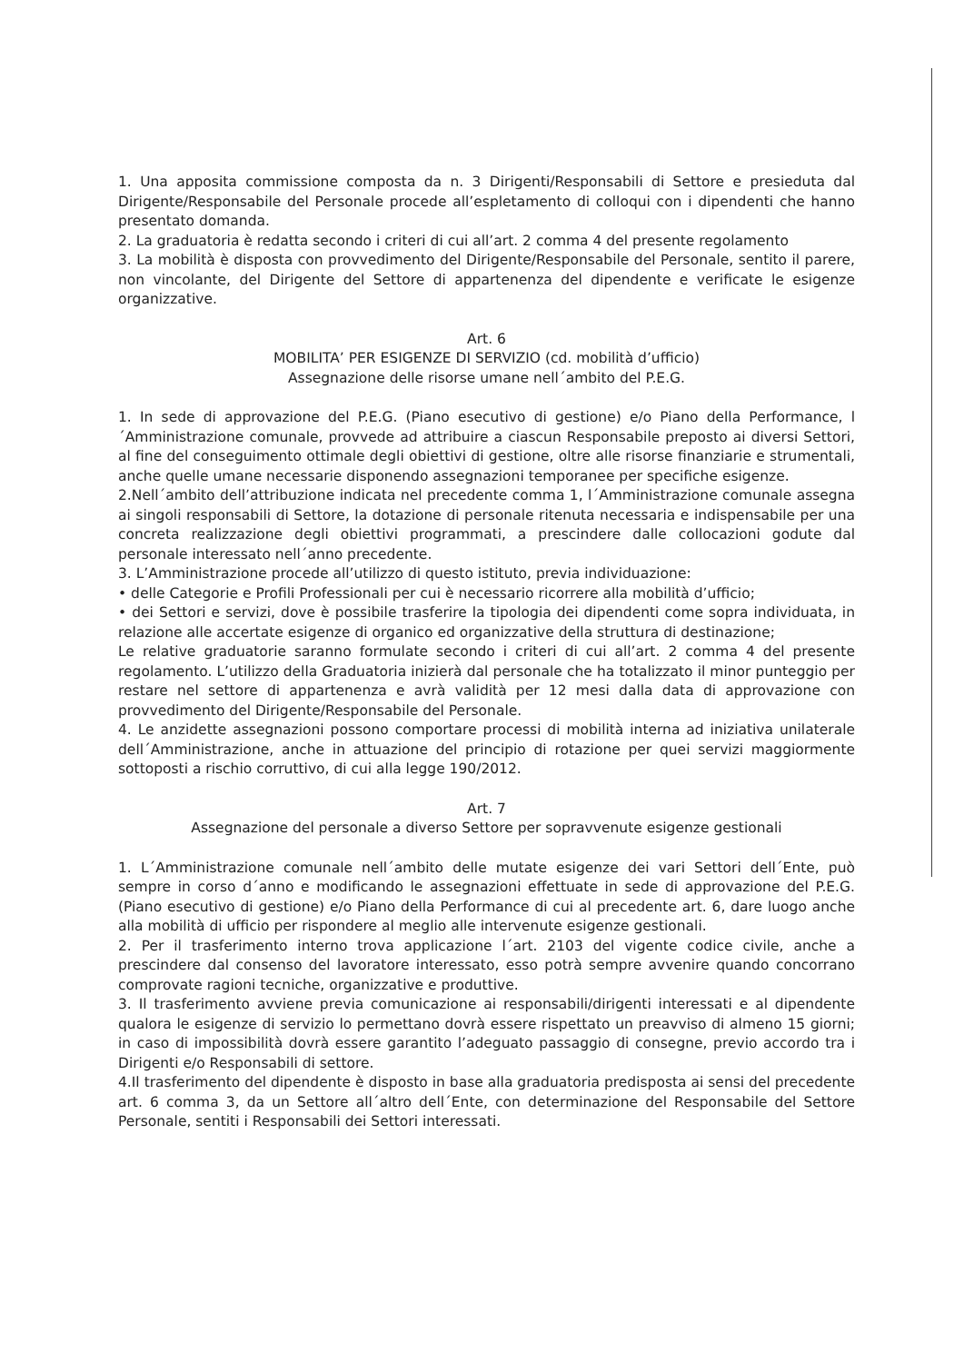1. Una apposita commissione composta da n. 3 Dirigenti/Responsabili di Settore e presieduta dal Dirigente/Responsabile del Personale procede all’espletamento di colloqui con i dipendenti che hanno presentato domanda.
2. La graduatoria è redatta secondo i criteri di cui all’art. 2 comma 4 del presente regolamento
3. La mobilità è disposta con provvedimento del Dirigente/Responsabile del Personale, sentito il parere, non vincolante, del Dirigente del Settore di appartenenza del dipendente e verificate le esigenze organizzative.
Art. 6
MOBILITA’ PER ESIGENZE DI SERVIZIO (cd. mobilità d’ufficio)
Assegnazione delle risorse umane nell´ambito del P.E.G.
1. In sede di approvazione del P.E.G. (Piano esecutivo di gestione) e/o Piano della Performance, l´Amministrazione comunale, provvede ad attribuire a ciascun Responsabile preposto ai diversi Settori, al fine del conseguimento ottimale degli obiettivi di gestione, oltre alle risorse finanziarie e strumentali, anche quelle umane necessarie disponendo assegnazioni temporanee per specifiche esigenze.
2.Nell´ambito dell’attribuzione indicata nel precedente comma 1, l´Amministrazione comunale assegna ai singoli responsabili di Settore, la dotazione di personale ritenuta necessaria e indispensabile per una concreta realizzazione degli obiettivi programmati, a prescindere dalle collocazioni godute dal personale interessato nell´anno precedente.
3. L’Amministrazione procede all’utilizzo di questo istituto, previa individuazione:
• delle Categorie e Profili Professionali per cui è necessario ricorrere alla mobilità d’ufficio;
• dei Settori e servizi, dove è possibile trasferire la tipologia dei dipendenti come sopra individuata, in relazione alle accertate esigenze di organico ed organizzative della struttura di destinazione;
Le relative graduatorie saranno formulate secondo i criteri di cui all’art. 2 comma 4 del presente regolamento. L’utilizzo della Graduatoria inizierà dal personale che ha totalizzato il minor punteggio per restare nel settore di appartenenza e avrà validità per 12 mesi dalla data di approvazione con provvedimento del Dirigente/Responsabile del Personale.
4. Le anzidette assegnazioni possono comportare processi di mobilità interna ad iniziativa unilaterale dell´Amministrazione, anche in attuazione del principio di rotazione per quei servizi maggiormente sottoposti a rischio corruttivo, di cui alla legge 190/2012.
Art. 7
Assegnazione del personale a diverso Settore per sopravvenute esigenze gestionali
1. L´Amministrazione comunale nell´ambito delle mutate esigenze dei vari Settori dell´Ente, può sempre in corso d´anno e modificando le assegnazioni effettuate in sede di approvazione del P.E.G. (Piano esecutivo di gestione) e/o Piano della Performance di cui al precedente art. 6, dare luogo anche alla mobilità di ufficio per rispondere al meglio alle intervenute esigenze gestionali.
2. Per il trasferimento interno trova applicazione l´art. 2103 del vigente codice civile, anche a prescindere dal consenso del lavoratore interessato, esso potrà sempre avvenire quando concorrano comprovate ragioni tecniche, organizzative e produttive.
3. Il trasferimento avviene previa comunicazione ai responsabili/dirigenti interessati e al dipendente qualora le esigenze di servizio lo permettano dovrà essere rispettato un preavviso di almeno 15 giorni; in caso di impossibilità dovrà essere garantito l’adeguato passaggio di consegne, previo accordo tra i Dirigenti e/o Responsabili di settore.
4.Il trasferimento del dipendente è disposto in base alla graduatoria predisposta ai sensi del precedente art. 6 comma 3, da un Settore all´altro dell´Ente, con determinazione del Responsabile del Settore Personale, sentiti i Responsabili dei Settori interessati.